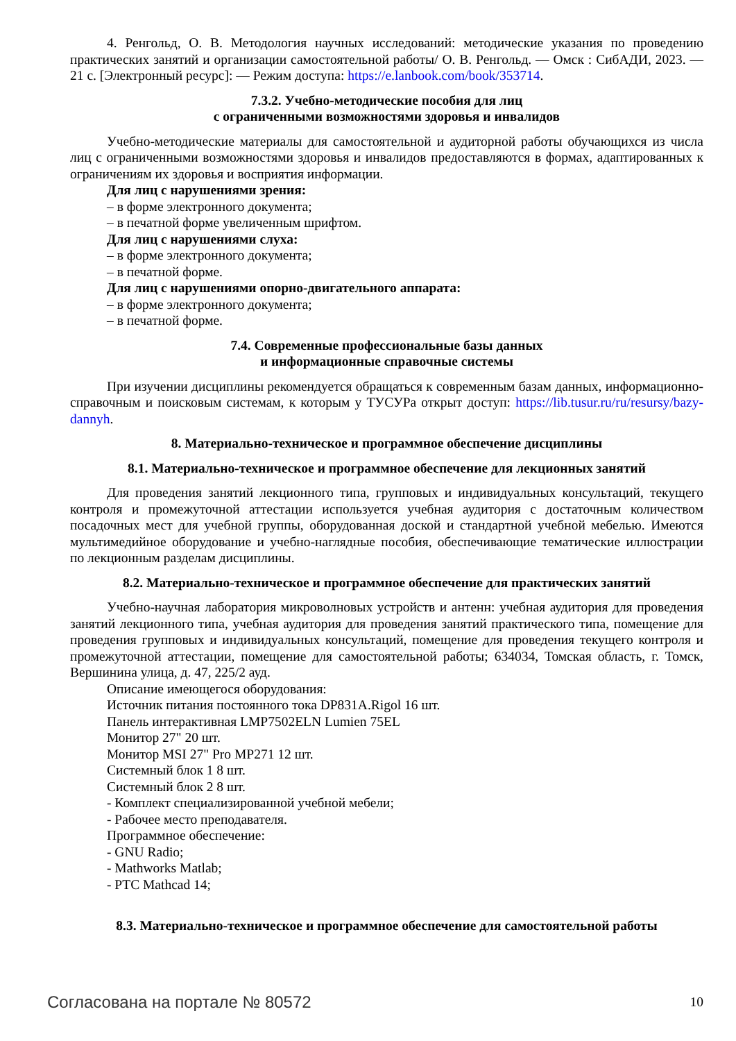4. Ренгольд, О. В. Методология научных исследований: методические указания по проведению практических занятий и организации самостоятельной работы/ О. В. Ренгольд. — Омск : СибАДИ, 2023. — 21 с. [Электронный ресурс]: — Режим доступа: https://e.lanbook.com/book/353714.
7.3.2. Учебно-методические пособия для лиц
с ограниченными возможностями здоровья и инвалидов
Учебно-методические материалы для самостоятельной и аудиторной работы обучающихся из числа лиц с ограниченными возможностями здоровья и инвалидов предоставляются в формах, адаптированных к ограничениям их здоровья и восприятия информации.
Для лиц с нарушениями зрения:
– в форме электронного документа;
– в печатной форме увеличенным шрифтом.
Для лиц с нарушениями слуха:
– в форме электронного документа;
– в печатной форме.
Для лиц с нарушениями опорно-двигательного аппарата:
– в форме электронного документа;
– в печатной форме.
7.4. Современные профессиональные базы данных
и информационные справочные системы
При изучении дисциплины рекомендуется обращаться к современным базам данных, информационно-справочным и поисковым системам, к которым у ТУСУРа открыт доступ: https://lib.tusur.ru/ru/resursy/bazy-dannyh.
8. Материально-техническое и программное обеспечение дисциплины
8.1. Материально-техническое и программное обеспечение для лекционных занятий
Для проведения занятий лекционного типа, групповых и индивидуальных консультаций, текущего контроля и промежуточной аттестации используется учебная аудитория с достаточным количеством посадочных мест для учебной группы, оборудованная доской и стандартной учебной мебелью. Имеются мультимедийное оборудование и учебно-наглядные пособия, обеспечивающие тематические иллюстрации по лекционным разделам дисциплины.
8.2. Материально-техническое и программное обеспечение для практических занятий
Учебно-научная лаборатория микроволновых устройств и антенн: учебная аудитория для проведения занятий лекционного типа, учебная аудитория для проведения занятий практического типа, помещение для проведения групповых и индивидуальных консультаций, помещение для проведения текущего контроля и промежуточной аттестации, помещение для самостоятельной работы; 634034, Томская область, г. Томск, Вершинина улица, д. 47, 225/2 ауд.
Описание имеющегося оборудования:
Источник питания постоянного тока DP831A.Rigol 16 шт.
Панель интерактивная LMP7502ELN Lumien 75EL
Монитор 27" 20 шт.
Монитор MSI 27" Pro MP271 12 шт.
Системный блок 1 8 шт.
Системный блок 2 8 шт.
- Комплект специализированной учебной мебели;
- Рабочее место преподавателя.
Программное обеспечение:
- GNU Radio;
- Mathworks Matlab;
- PTC Mathcad 14;
8.3. Материально-техническое и программное обеспечение для самостоятельной работы
Согласована на портале № 80572 10